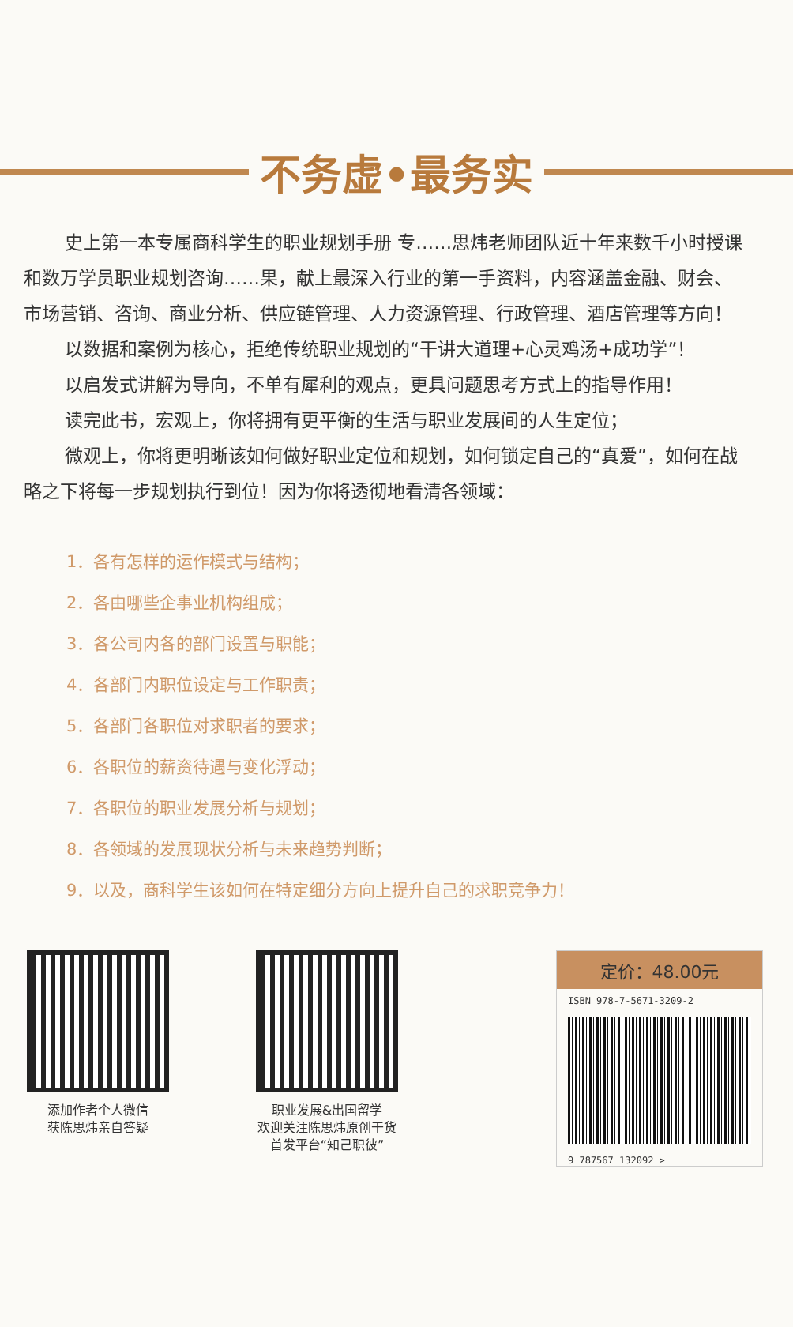不务虚•最务实
史上第一本专属商科学生的职业规划手册 专……思炜老师团队近十年来数千小时授课和数万学员职业规划咨询……果，献上最深入行业的第一手资料，内容涵盖金融、财会、市场营销、咨询、商业分析、供应链管理、人力资源管理、行政管理、酒店管理等方向！
以数据和案例为核心，拒绝传统职业规划的“干讲大道理+心灵鸡汤+成功学”！
以启发式讲解为导向，不单有犀利的观点，更具问题思考方式上的指导作用！
读完此书，宏观上，你将拥有更平衡的生活与职业发展间的人生定位；
微观上，你将更明晰该如何做好职业定位和规划，如何锁定自己的“真爱”，如何在战略之下将每一步规划执行到位！因为你将透彻地看清各领域：
1．各有怎样的运作模式与结构；
2．各由哪些企事业机构组成；
3．各公司内各的部门设置与职能；
4．各部门内职位设定与工作职责；
5．各部门各职位对求职者的要求；
6．各职位的薪资待遇与变化浮动；
7．各职位的职业发展分析与规划；
8．各领域的发展现状分析与未来趋势判断；
9．以及，商科学生该如何在特定细分方向上提升自己的求职竞争力！
添加作者个人微信
获陈思炜亲自答疑
职业发展&出国留学
欢迎关注陈思炜原创干货
首发平台“知己职彼”
定价：48.00元
ISBN 978-7-5671-3209-2
9 787567 132092 >